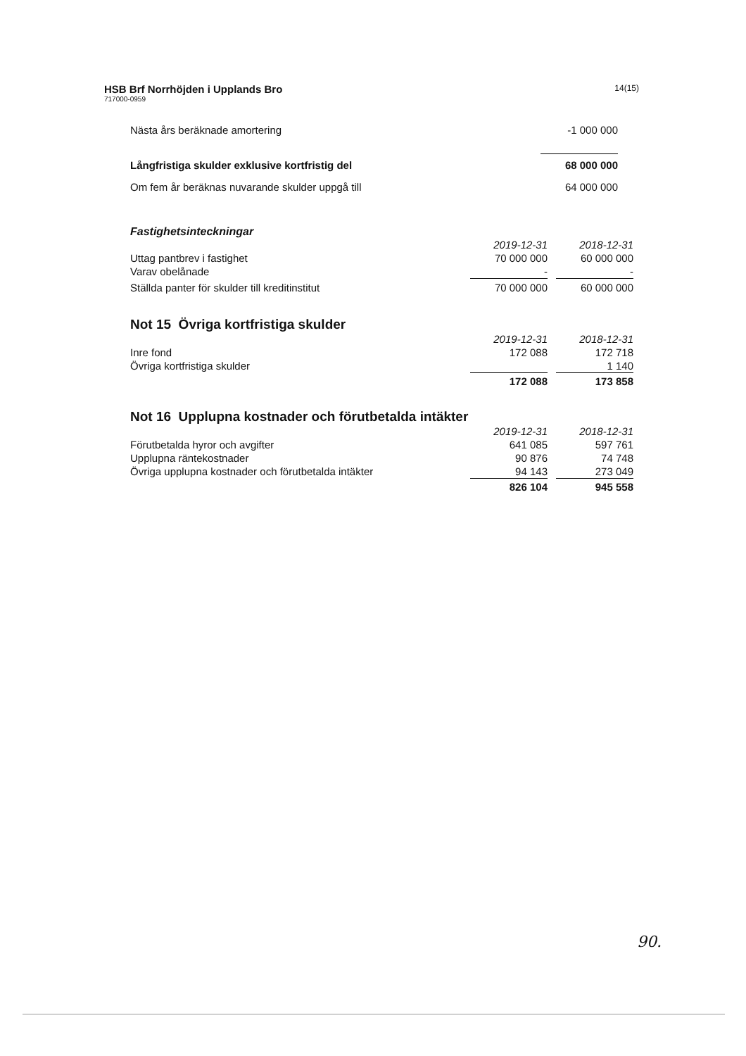HSB Brf Norrhöjden i Upplands Bro
717000-0959
14(15)
| Nästa års beräknade amortering | -1 000 000 | |
| Långfristiga skulder exklusive kortfristig del | 68 000 000 | |
| Om fem år beräknas nuvarande skulder uppgå till | 64 000 000 | |
Fastighetsinteckningar
| | 2019-12-31 | | 2018-12-31 |
| Uttag pantbrev i fastighet | 70 000 000 | | 60 000 000 |
| Varav obelånade | - | | - |
| Ställda panter för skulder till kreditinstitut | 70 000 000 | | 60 000 000 |
Not 15 Övriga kortfristiga skulder
| | 2019-12-31 | | 2018-12-31 |
| Inre fond | 172 088 | | 172 718 |
| Övriga kortfristiga skulder | | | 1 140 |
| | 172 088 | | 173 858 |
Not 16 Upplupna kostnader och förutbetalda intäkter
| | 2019-12-31 | | 2018-12-31 |
| Förutbetalda hyror och avgifter | 641 085 | | 597 761 |
| Upplupna räntekostnader | 90 876 | | 74 748 |
| Övriga upplupna kostnader och förutbetalda intäkter | 94 143 | | 273 049 |
| | 826 104 | | 945 558 |
90.